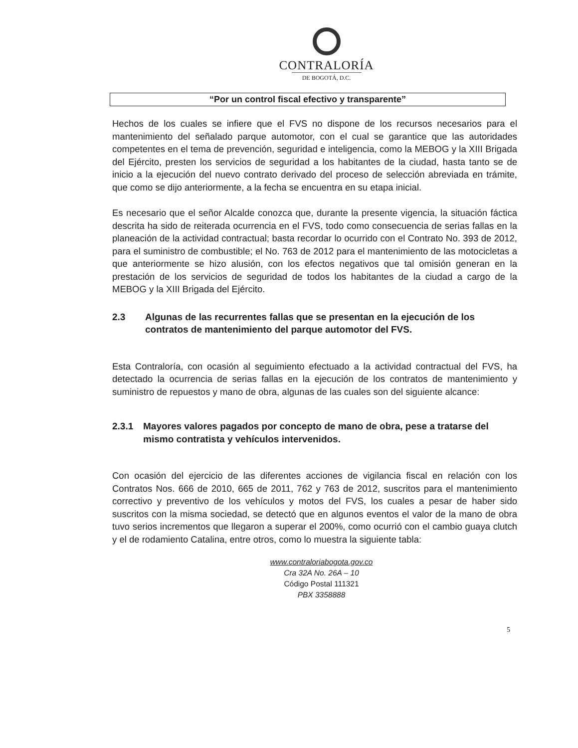CONTRALORÍA
DE BOGOTÁ, D.C.
“Por un control fiscal efectivo y transparente”
Hechos de los cuales se infiere que el FVS no dispone de los recursos necesarios para el mantenimiento del señalado parque automotor, con el cual se garantice que las autoridades competentes en el tema de prevención, seguridad e inteligencia, como la MEBOG y la XIII Brigada del Ejército, presten los servicios de seguridad a los habitantes de la ciudad, hasta tanto se de inicio a la ejecución del nuevo contrato derivado del proceso de selección abreviada en trámite, que como se dijo anteriormente, a la fecha se encuentra en su etapa inicial.
Es necesario que el señor Alcalde conozca que, durante la presente vigencia, la situación fáctica descrita ha sido de reiterada ocurrencia en el FVS, todo como consecuencia de serias fallas en la planeación de la actividad contractual; basta recordar lo ocurrido con el Contrato No. 393 de 2012, para el suministro de combustible; el No. 763 de 2012 para el mantenimiento de las motocicletas a que anteriormente se hizo alusión, con los efectos negativos que tal omisión generan en la prestación de los servicios de seguridad de todos los habitantes de la ciudad a cargo de la MEBOG y la XIII Brigada del Ejército.
2.3 Algunas de las recurrentes fallas que se presentan en la ejecución de los contratos de mantenimiento del parque automotor del FVS.
Esta Contraloría, con ocasión al seguimiento efectuado a la actividad contractual del FVS, ha detectado la ocurrencia de serias fallas en la ejecución de los contratos de mantenimiento y suministro de repuestos y mano de obra, algunas de las cuales son del siguiente alcance:
2.3.1 Mayores valores pagados por concepto de mano de obra, pese a tratarse del mismo contratista y vehículos intervenidos.
Con ocasión del ejercicio de las diferentes acciones de vigilancia fiscal en relación con los Contratos Nos. 666 de 2010, 665 de 2011, 762 y 763 de 2012, suscritos para el mantenimiento correctivo y preventivo de los vehículos y motos del FVS, los cuales a pesar de haber sido suscritos con la misma sociedad, se detectó que en algunos eventos el valor de la mano de obra tuvo serios incrementos que llegaron a superar el 200%, como ocurrió con el cambio guaya clutch y el de rodamiento Catalina, entre otros, como lo muestra la siguiente tabla:
5
www.contraloriabogota.gov.co
Cra 32A No. 26A – 10
Código Postal 111321
PBX 3358888